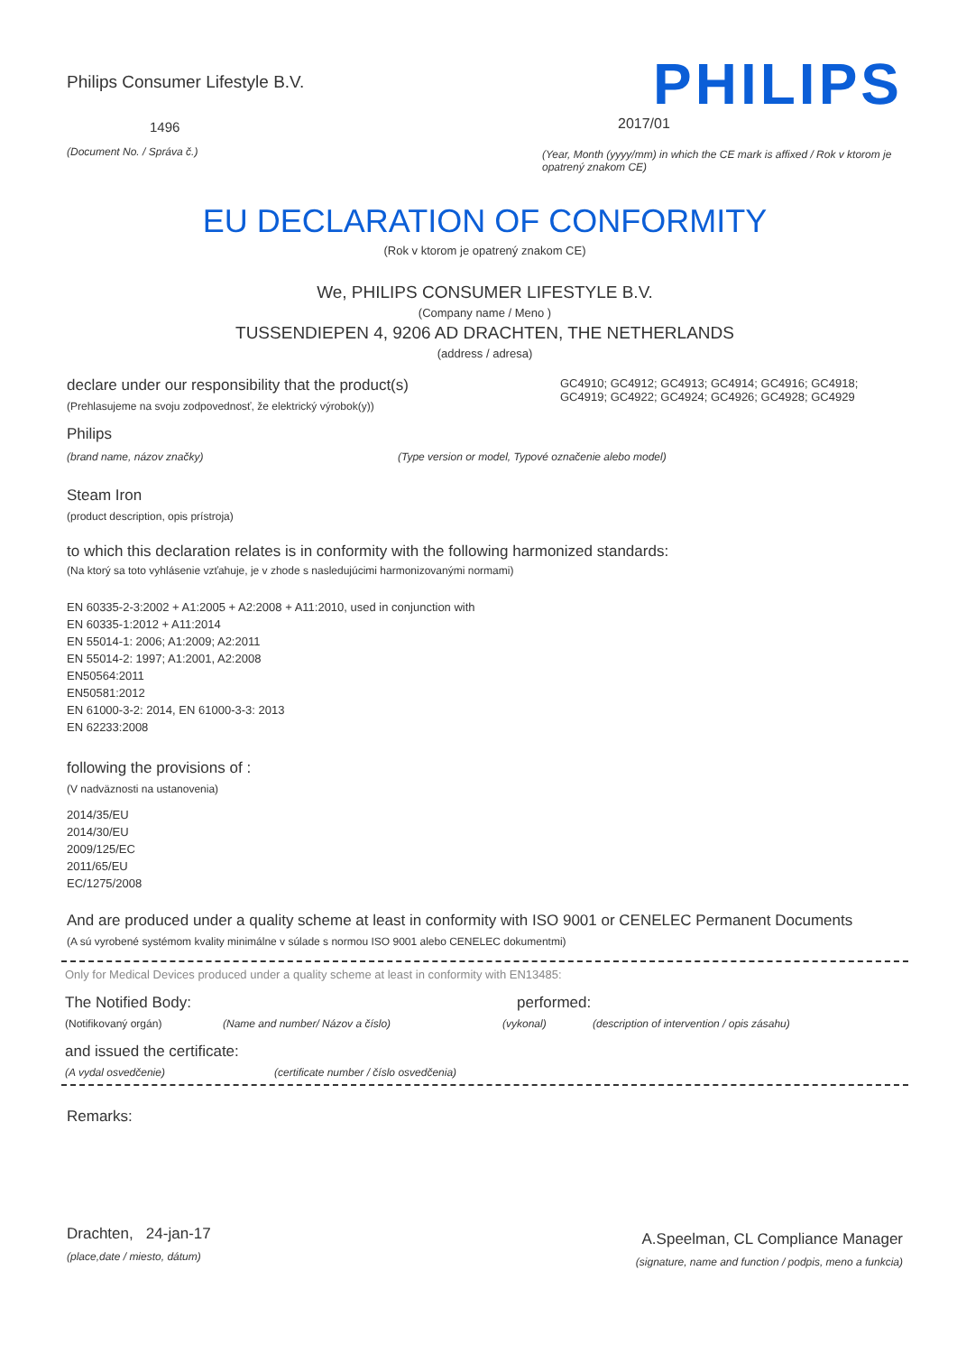Philips Consumer Lifestyle B.V.
1496
(Document No. / Správa č.)
PHILIPS
2017/01
(Year, Month (yyyy/mm) in which the CE mark is affixed / Rok v ktorom je opatrený znakom CE)
EU DECLARATION OF CONFORMITY
(Rok v ktorom je opatrený znakom CE)
We, PHILIPS CONSUMER LIFESTYLE B.V.
(Company name / Meno )
TUSSENDIEPEN 4, 9206 AD DRACHTEN, THE NETHERLANDS
(address / adresa)
declare under our responsibility that the product(s)
(Prehlasujeme na svoju zodpovednosť, že elektrický výrobok(y))
GC4910; GC4912; GC4913; GC4914; GC4916; GC4918; GC4919; GC4922; GC4924; GC4926; GC4928; GC4929
Philips
(brand name, názov značky) (Type version or model, Typové označenie alebo model)
Steam Iron
(product description, opis prístroja)
to which this declaration relates is in conformity with the following harmonized standards:
(Na ktorý sa toto vyhlásenie vzťahuje, je v zhode s nasledujúcimi harmonizovanými normami)
EN 60335-2-3:2002 + A1:2005 + A2:2008 + A11:2010, used in conjunction with
EN 60335-1:2012 + A11:2014
EN 55014-1: 2006; A1:2009; A2:2011
EN 55014-2: 1997; A1:2001, A2:2008
EN50564:2011
EN50581:2012
EN 61000-3-2: 2014, EN 61000-3-3: 2013
EN 62233:2008
following the provisions of :
(V nadväznosti na ustanovenia)
2014/35/EU
2014/30/EU
2009/125/EC
2011/65/EU
EC/1275/2008
And are produced under a quality scheme at least in conformity with ISO 9001 or CENELEC Permanent Documents
(A sú vyrobené systémom kvality minimálne v súlade s normou ISO 9001 alebo CENELEC dokumentmi)
Only for Medical Devices produced under a quality scheme at least in conformity with EN13485:
The Notified Body: performed:
(Notifikovaný orgán) (Name and number/ Názov a číslo) (vykonal) (description of intervention / opis zásahu)
and issued the certificate:
(A vydal osvedčenie) (certificate number / číslo osvedčenia)
Remarks:
Drachten, 24-jan-17
(place,date / miesto, dátum)
A.Speelman, CL Compliance Manager
(signature, name and function / podpis, meno a funkcia)